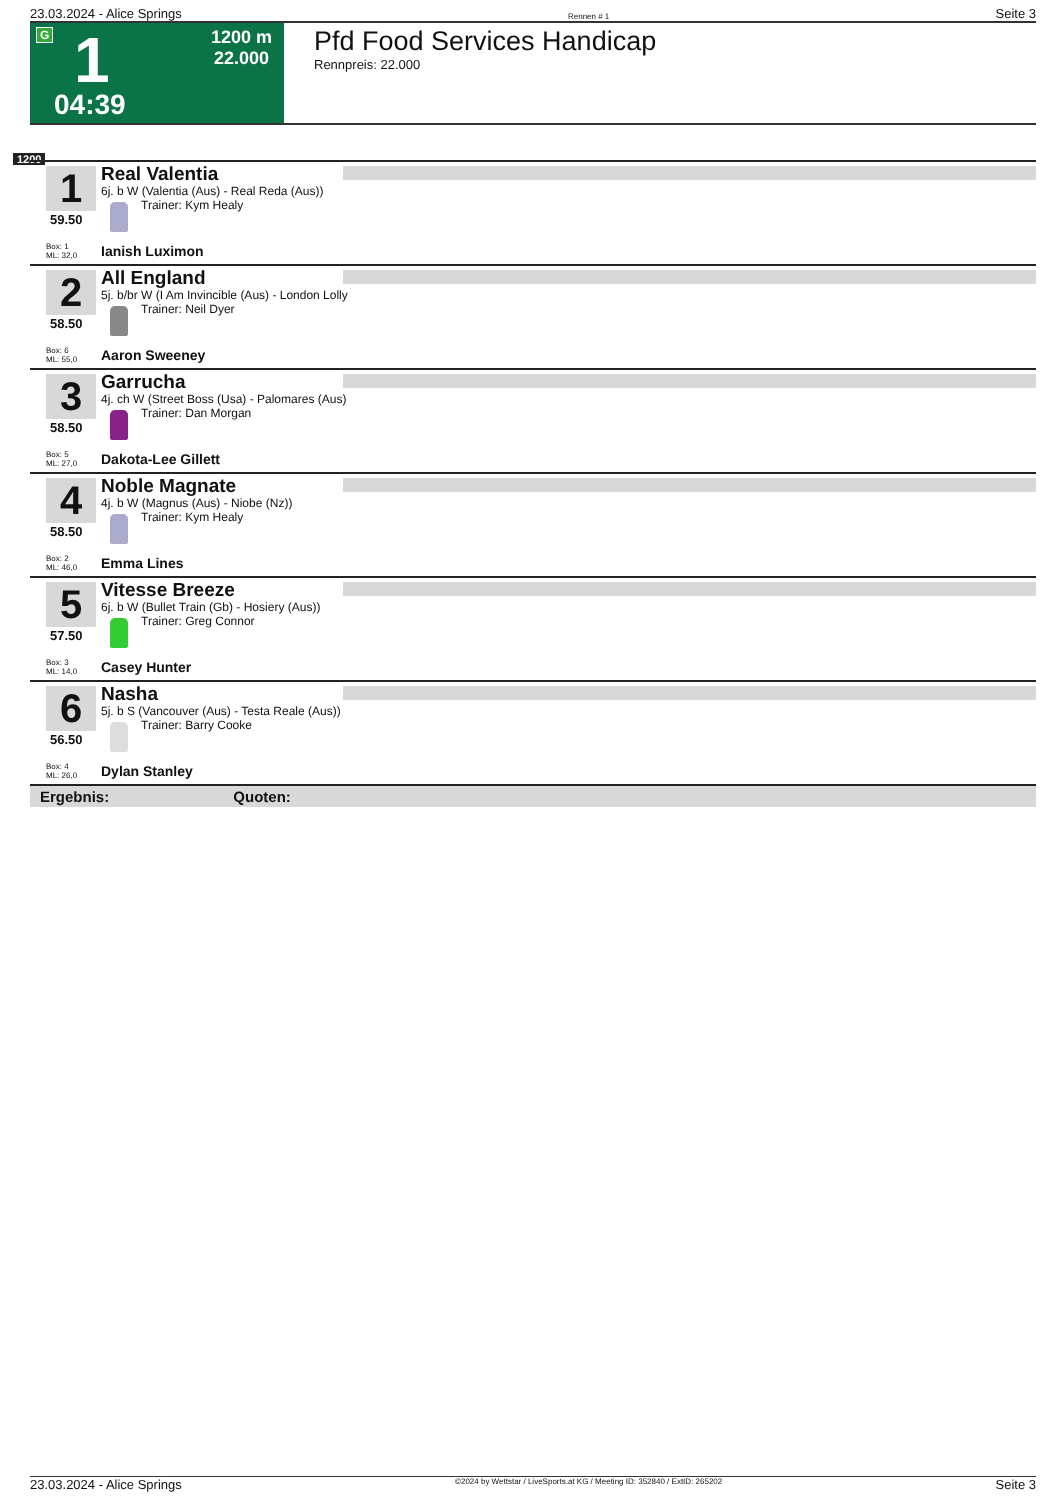23.03.2024 - Alice Springs Rennen # 1 Seite 3
G 1
1200 m
22.000
04:39
Pfd Food Services Handicap
Rennpreis: 22.000
1200
1
59.50
Box: 1
ML: 32,0
Real Valentia
6j. b W (Valentia (Aus) - Real Reda (Aus))
Trainer: Kym Healy
Ianish Luximon
2
58.50
Box: 6
ML: 55,0
All England
5j. b/br W (I Am Invincible (Aus) - London Lolly
Trainer: Neil Dyer
Aaron Sweeney
3
58.50
Box: 5
ML: 27,0
Garrucha
4j. ch W (Street Boss (Usa) - Palomares (Aus)
Trainer: Dan Morgan
Dakota-Lee Gillett
4
58.50
Box: 2
ML: 46,0
Noble Magnate
4j. b W (Magnus (Aus) - Niobe (Nz))
Trainer: Kym Healy
Emma Lines
5
57.50
Box: 3
ML: 14,0
Vitesse Breeze
6j. b W (Bullet Train (Gb) - Hosiery (Aus))
Trainer: Greg Connor
Casey Hunter
6
56.50
Box: 4
ML: 26,0
Nasha
5j. b S (Vancouver (Aus) - Testa Reale (Aus))
Trainer: Barry Cooke
Dylan Stanley
Ergebnis: Quoten:
23.03.2024 - Alice Springs ©2024 by Wettstar / LiveSports.at KG / Meeting ID: 352840 / ExtID: 265202 Seite 3